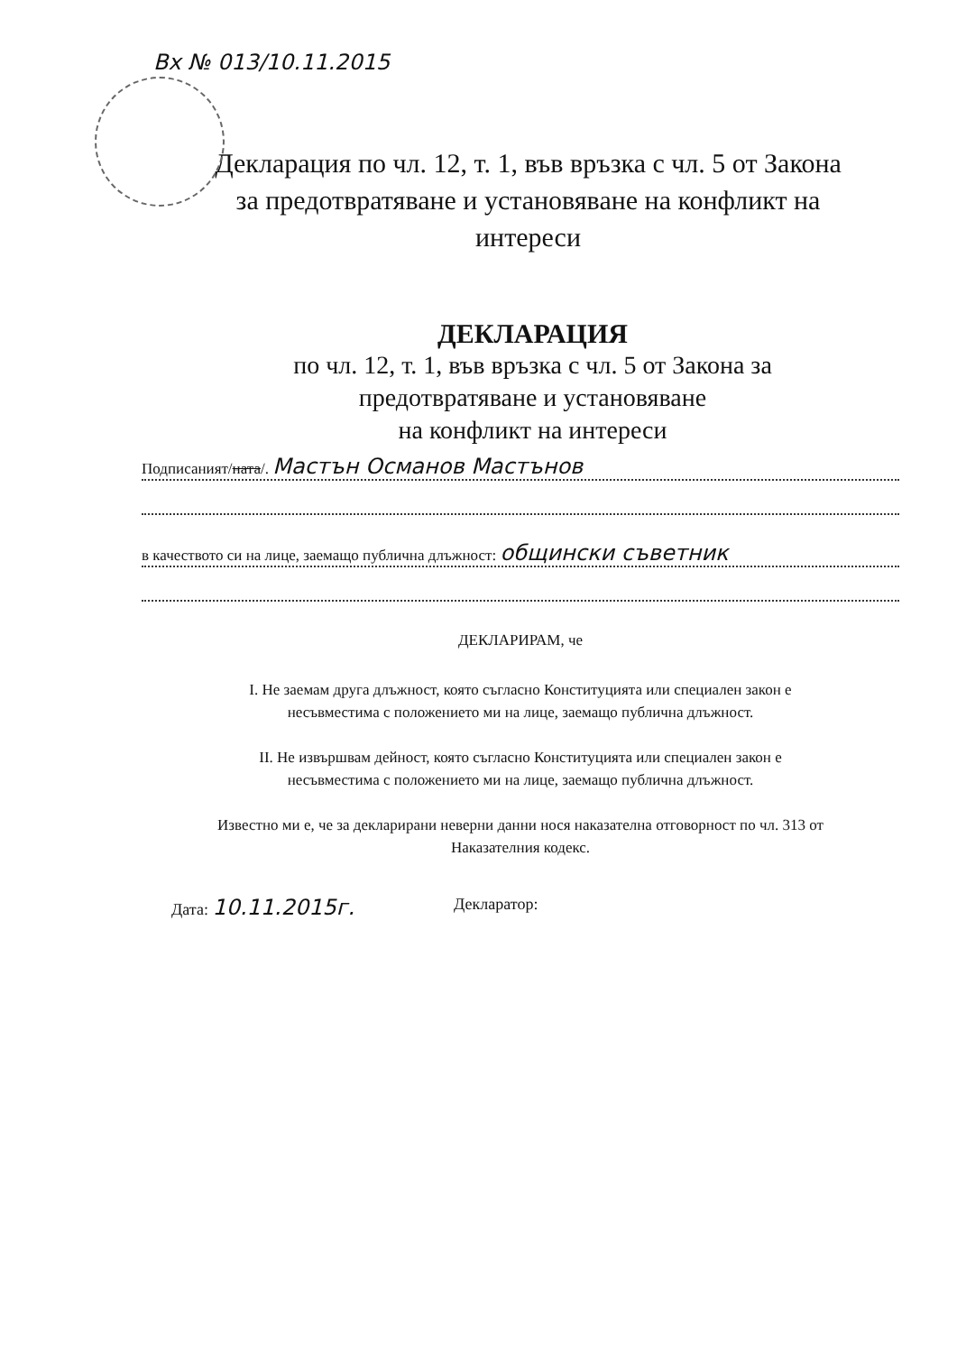Вх № 013/10.11.2015
Декларация по чл. 12, т. 1, във връзка с чл. 5 от Закона за предотвратяване и установяване на конфликт на интереси
ДЕКЛАРАЦИЯ
по чл. 12, т. 1, във връзка с чл. 5 от Закона за
предотвратяване и установяване
на конфликт на интереси
Подписаният/ната/. Мастън Османов Мастънов
в качеството си на лице, заемащо публична длъжност: общински съветник
ДЕКЛАРИРАМ, че
І. Не заемам друга длъжност, която съгласно Конституцията или специален закон е
несъвместима с положението ми на лице, заемащо публична длъжност.
ІІ. Не извършвам дейност, която съгласно Конституцията или специален закон е
несъвместима с положението ми на лице, заемащо публична длъжност.
Известно ми е, че за декларирани неверни данни нося наказателна отговорност по чл. 313 от
Наказателния кодекс.
Дата: 10.11.2015г. Декларатор: